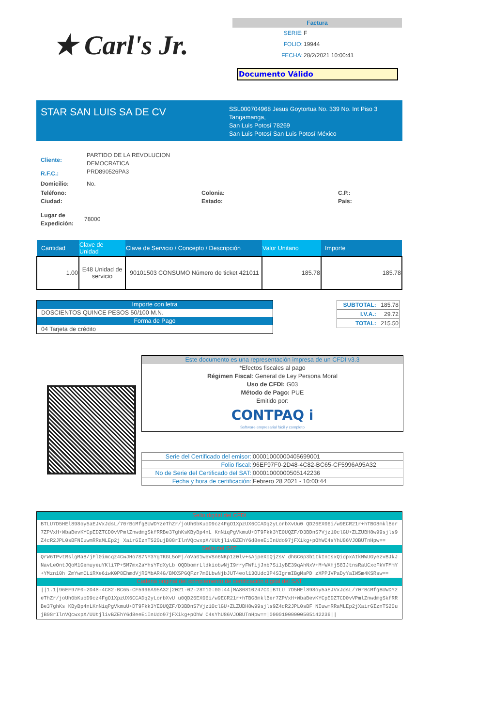★ Carl's Jr.
Factura
| SERIE: | F |
| FOLIO: | 19944 |
| FECHA: | 28/2/2021 10:00:41 |
Documento Válido
STAR SAN LUIS SA DE CV
SSL000704968 Jesus Goytortua No. 339 No. Int Piso 3
Tangamanga,
San Luis Potosí 78269
San Luis Potosí San Luis Potosí México
Cliente: PARTIDO DE LA REVOLUCION
DEMOCRATICA
R.F.C.: PRD890526PA3
Domicilio: No.
Teléfono:
Ciudad: Colonia:
Estado: C.P.:
País:
Lugar de
Expedición: 78000
| Cantidad | Clave de Unidad | Clave de Servicio / Concepto / Descripción | Valor Unitario | Importe |
| --- | --- | --- | --- | --- |
| 1.00 | E48 Unidad de servicio | 90101503 CONSUMO Número de ticket 421011 | 185.78 | 185.78 |
Importe con letra
DOSCIENTOS QUINCE PESOS 50/100 M.N.
Forma de Pago
04 Tarjeta de crédito
| SUBTOTAL: | 185.78 |
| I.V.A.: | 29.72 |
| TOTAL: | 215.50 |
Este documento es una representación impresa de un CFDI v3.3
*Efectos fiscales al pago
Régimen Fiscal: General de Ley Persona Moral
Uso de CFDI: G03
Método de Pago: PUE
Emitido por:
CONTPAQ i
Software empresarial fácil y completo
| Serie del Certificado del emisor: | 00001000000405699001 |
| Folio fiscal: | 96EF97F0-2D48-4C82-BC65-CF5996A95A32 |
| No de Serie del Certificado del SAT: | 00001000000505142236 |
| Fecha y hora de certificación: | Febrero 28 2021 - 10:00:44 |
Sello digital del CFDI
BTLU7D5HEl898oy5aEJVxJdsL/70rBcMfgBUWDYzeThZr/joUh0bKuoD9cz4FgO1XpzUX6CCADq2yLorbXvUu0 QD26EX06i/w9ECR21r+hTBG8mklBer7ZPVxH+WbaBevKYCpEDZTCD0vVPmlZnwdmgSkfRRBe37ghKsKByBp4nL KnNiqPgVkmuU+DT9Fkk3YE0UQZF/D3BDnS7Vjz10clGU+ZLZUBH8w99sjls9Z4cR2JPL0sBFNIuwmRRaMLEp2j XairGIznTS20ujB08rIlnVQcwxpX/UUtjlivBZEhY6d8eeEiInUdo97jFXikg+pOhWC4sYhU86VJOBUTnHpw==
Sello del SAT
QrW6TPvtRslgMa8/jFl0imcqz4CwJHo7S7NY3YgTKGL5oFj/oVa01weVSn6NKp1z0lv+sAjpeXcQjZsV dhGC6p3b1IkInIsxQidpxAIkNWUGyezvBJkJNavLeOntJQoM1GemuyeuYKli7P+5M7mx2aYhsYFdXyLb OQDbomrLldkiobwNjI9rryFWfijJnb7Si1yBE39qAhNxV+M+WXHj58IJtnsRaUCxcFkVFMmY+YMzn10h ZmYwmCLiRXe6iwK0P8EhmdVjR5MbAR4G/BMX5PGQFzr7m6LbwNjbJUT4eol13OUdc3P4SIgrmIBgMaPD zXPPJVPaDyYaIW5m4KSRsw==
Cadena original del complemento de certificación digital del SAT
||1.1|96EF97F0-2D48-4C82-BC65-CF5996A95A32|2021-02-28T10:00:44|MAS0810247C0|BTLU 7D5HEl898oy5aEJVxJdsL/70rBcMfgBUWDYzeThZr/joUh0bKuoD9cz4FgO1XpzUX6CCADq2yLorbXvU u0QD26EX06i/w9ECR21r+hTBG8mklBer7ZPVxH+WbaBevKYCpEDZTCD0vVPmlZnwdmgSkfRRBe37ghKs KByBp4nLKnNiqPgVkmuU+DT9Fkk3YE0UQZF/D3BDnS7Vjz10clGU+ZLZUBH8w99sjls9Z4cR2JPL0sBF NIuwmRRaMLEp2jXairGIznTS20ujB08rIlnVQcwxpX/UUtjlivBZEhY6d8eeEiInUdo97jFXikg+pOhW C4sYhU86VJOBUTnHpw==|00001000000505142236||